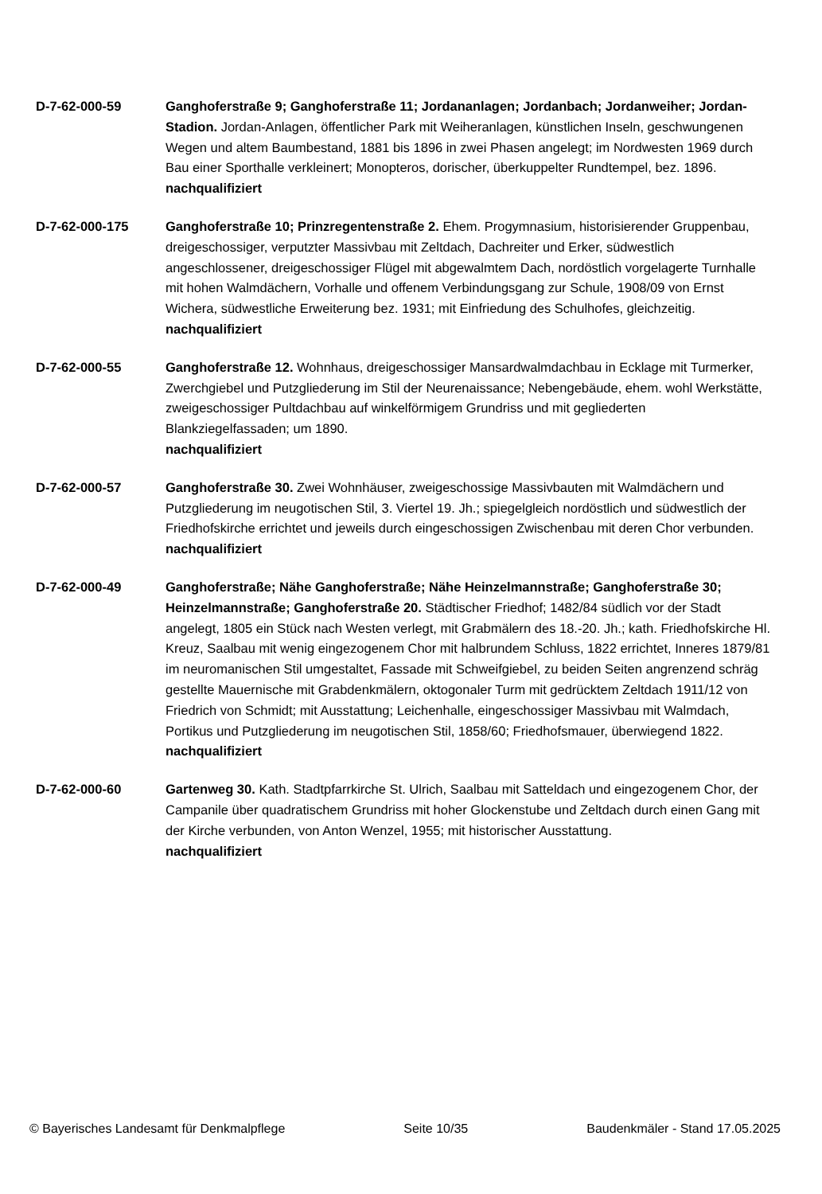D-7-62-000-59 Ganghoferstraße 9; Ganghoferstraße 11; Jordananlagen; Jordanbach; Jordanweiher; Jordan-Stadion. Jordan-Anlagen, öffentlicher Park mit Weiheranlagen, künstlichen Inseln, geschwungenen Wegen und altem Baumbestand, 1881 bis 1896 in zwei Phasen angelegt; im Nordwesten 1969 durch Bau einer Sporthalle verkleinert; Monopteros, dorischer, überkuppelter Rundtempel, bez. 1896.
nachqualifiziert
D-7-62-000-175 Ganghoferstraße 10; Prinzregentenstraße 2. Ehem. Progymnasium, historisierender Gruppenbau, dreigeschossiger, verputzter Massivbau mit Zeltdach, Dachreiter und Erker, südwestlich angeschlossener, dreigeschossiger Flügel mit abgewalmtem Dach, nordöstlich vorgelagerte Turnhalle mit hohen Walmdächern, Vorhalle und offenem Verbindungsgang zur Schule, 1908/09 von Ernst Wichera, südwestliche Erweiterung bez. 1931; mit Einfriedung des Schulhofes, gleichzeitig.
nachqualifiziert
D-7-62-000-55 Ganghoferstraße 12. Wohnhaus, dreigeschossiger Mansardwalmdachbau in Ecklage mit Turmerker, Zwerchgiebel und Putzgliederung im Stil der Neurenaissance; Nebengebäude, ehem. wohl Werkstätte, zweigeschossiger Pultdachbau auf winkelförmigem Grundriss und mit gegliederten Blankziegelfassaden; um 1890.
nachqualifiziert
D-7-62-000-57 Ganghoferstraße 30. Zwei Wohnhäuser, zweigeschossige Massivbauten mit Walmdächern und Putzgliederung im neugotischen Stil, 3. Viertel 19. Jh.; spiegelgleich nordöstlich und südwestlich der Friedhofskirche errichtet und jeweils durch eingeschossigen Zwischenbau mit deren Chor verbunden.
nachqualifiziert
D-7-62-000-49 Ganghoferstraße; Nähe Ganghoferstraße; Nähe Heinzelmannstraße; Ganghoferstraße 30; Heinzelmannstraße; Ganghoferstraße 20. Städtischer Friedhof; 1482/84 südlich vor der Stadt angelegt, 1805 ein Stück nach Westen verlegt, mit Grabmälern des 18.-20. Jh.; kath. Friedhofskirche Hl. Kreuz, Saalbau mit wenig eingezogenem Chor mit halbrundem Schluss, 1822 errichtet, Inneres 1879/81 im neuromanischen Stil umgestaltet, Fassade mit Schweifgiebel, zu beiden Seiten angrenzend schräg gestellte Mauernische mit Grabdenkmälern, oktogonaler Turm mit gedrücktem Zeltdach 1911/12 von Friedrich von Schmidt; mit Ausstattung; Leichenhalle, eingeschossiger Massivbau mit Walmdach, Portikus und Putzgliederung im neugotischen Stil, 1858/60; Friedhofsmauer, überwiegend 1822.
nachqualifiziert
D-7-62-000-60 Gartenweg 30. Kath. Stadtpfarrkirche St. Ulrich, Saalbau mit Satteldach und eingezogenem Chor, der Campanile über quadratischem Grundriss mit hoher Glockenstube und Zeltdach durch einen Gang mit der Kirche verbunden, von Anton Wenzel, 1955; mit historischer Ausstattung.
nachqualifiziert
© Bayerisches Landesamt für Denkmalpflege Seite 10/35 Baudenkmäler - Stand 17.05.2025